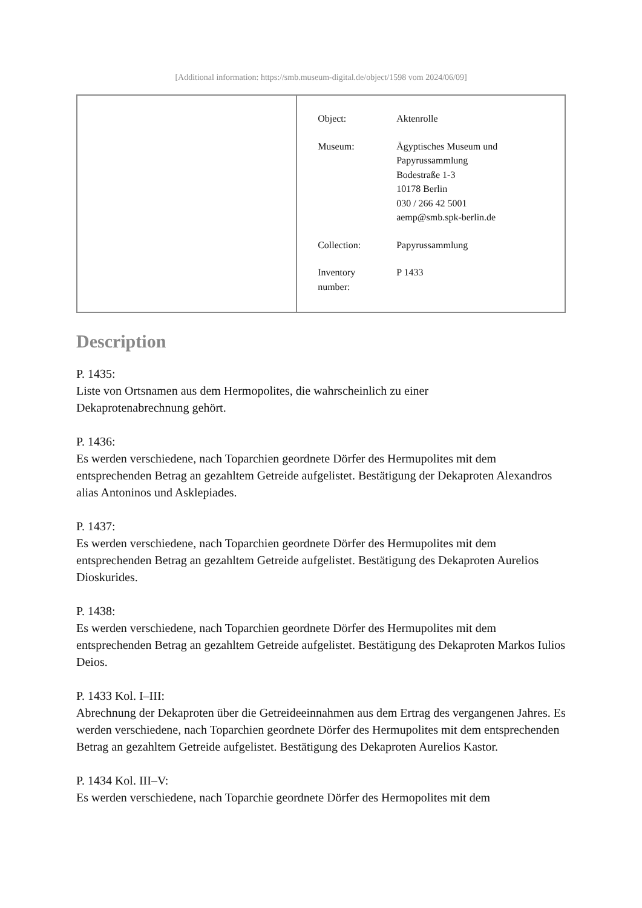[Additional information: https://smb.museum-digital.de/object/1598 vom 2024/06/09]
| | / Object: / Aktenrolle / / Museum: / Ägyptisches Museum und Papyrussammlung Bodestraße 1-3 10178 Berlin 030 / 266 42 5001 aemp@smb.spk-berlin.de / / Collection: / Papyrussammlung / / Inventory number: / P 1433 / |
Description
P. 1435:
Liste von Ortsnamen aus dem Hermopolites, die wahrscheinlich zu einer
Dekaprotenabrechnung gehört.
P. 1436:
Es werden verschiedene, nach Toparchien geordnete Dörfer des Hermupolites mit dem entsprechenden Betrag an gezahltem Getreide aufgelistet. Bestätigung der Dekaproten Alexandros alias Antoninos und Asklepiades.
P. 1437:
Es werden verschiedene, nach Toparchien geordnete Dörfer des Hermupolites mit dem entsprechenden Betrag an gezahltem Getreide aufgelistet. Bestätigung des Dekaproten Aurelios Dioskurides.
P. 1438:
Es werden verschiedene, nach Toparchien geordnete Dörfer des Hermupolites mit dem entsprechenden Betrag an gezahltem Getreide aufgelistet. Bestätigung des Dekaproten Markos Iulios Deios.
P. 1433 Kol. I–III:
Abrechnung der Dekaproten über die Getreideeinnahmen aus dem Ertrag des vergangenen Jahres. Es werden verschiedene, nach Toparchien geordnete Dörfer des Hermupolites mit dem entsprechenden Betrag an gezahltem Getreide aufgelistet. Bestätigung des Dekaproten Aurelios Kastor.
P. 1434 Kol. III–V:
Es werden verschiedene, nach Toparchie geordnete Dörfer des Hermopolites mit dem